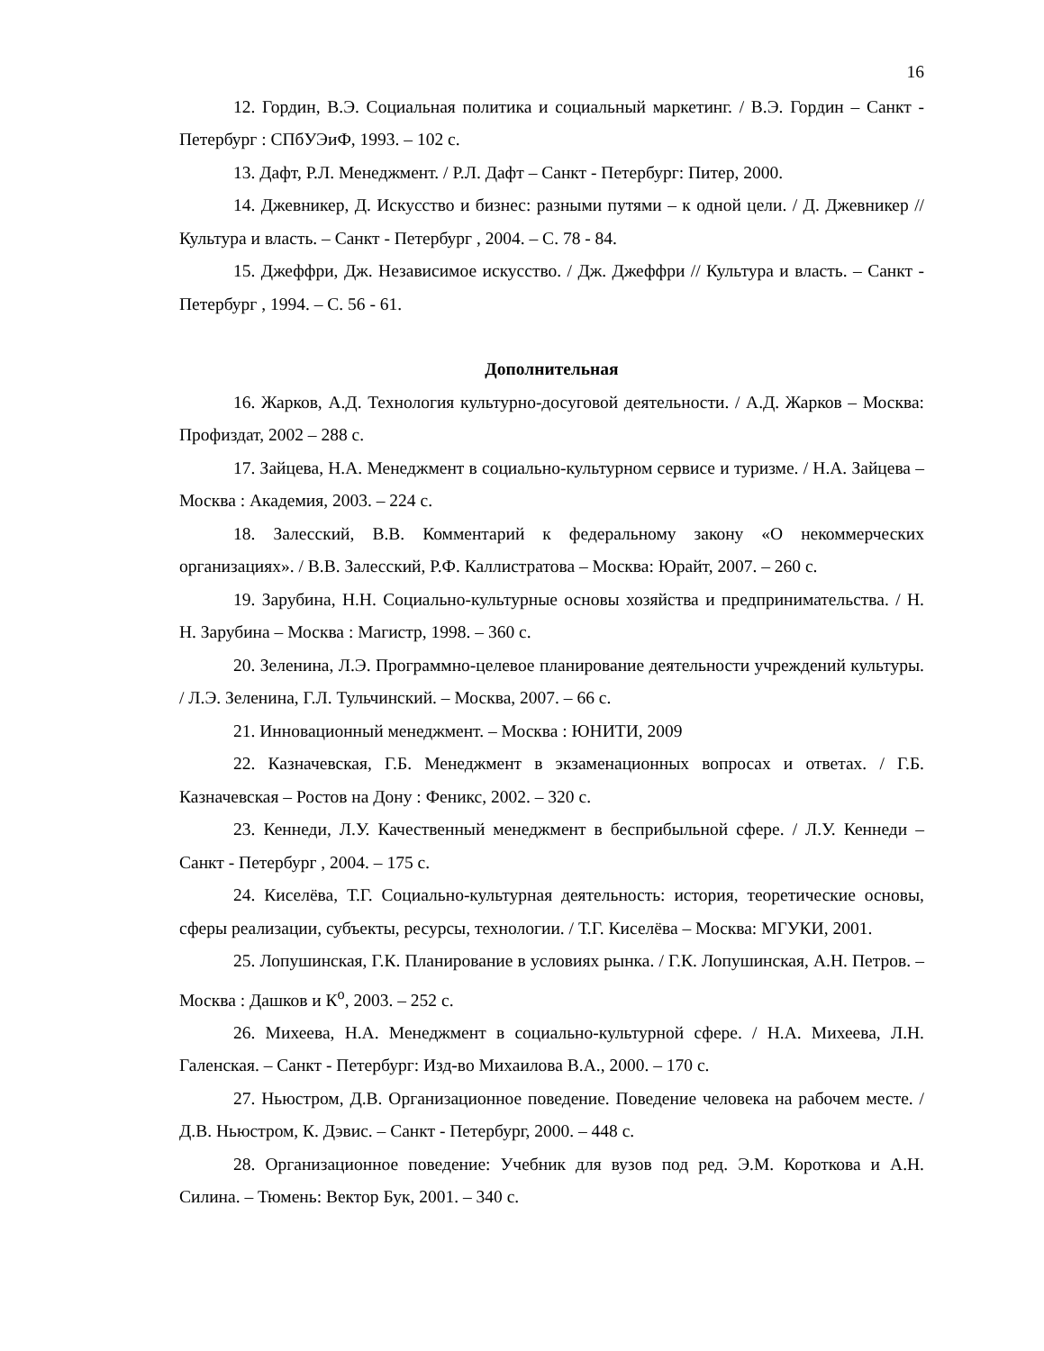16
12. Гордин, В.Э. Социальная политика и социальный маркетинг. / В.Э. Гордин – Санкт - Петербург : СПбУЭиФ, 1993. – 102 с.
13. Дафт, Р.Л. Менеджмент. / Р.Л. Дафт – Санкт - Петербург: Питер, 2000.
14. Джевникер, Д. Искусство и бизнес: разными путями – к одной цели. / Д. Джевникер // Культура и власть. – Санкт - Петербург , 2004. – С. 78 - 84.
15. Джеффри, Дж. Независимое искусство. / Дж. Джеффри // Культура и власть. – Санкт - Петербург , 1994. – С. 56 - 61.
Дополнительная
16. Жарков, А.Д. Технология культурно-досуговой деятельности. / А.Д. Жарков – Москва: Профиздат, 2002 – 288 с.
17. Зайцева, Н.А. Менеджмент в социально-культурном сервисе и туризме. / Н.А. Зайцева – Москва : Академия, 2003. – 224 с.
18. Залесский, В.В. Комментарий к федеральному закону «О некоммерческих организациях». / В.В. Залесский, Р.Ф. Каллистратова – Москва: Юрайт, 2007. – 260 с.
19. Зарубина, Н.Н. Социально-культурные основы хозяйства и предпринимательства. / Н. Н. Зарубина – Москва : Магистр, 1998. – 360 с.
20. Зеленина, Л.Э. Программно-целевое планирование деятельности учреждений культуры. / Л.Э. Зеленина, Г.Л. Тульчинский. – Москва, 2007. – 66 с.
21. Инновационный менеджмент. – Москва : ЮНИТИ, 2009
22. Казначевская, Г.Б. Менеджмент в экзаменационных вопросах и ответах. / Г.Б. Казначевская – Ростов на Дону : Феникс, 2002. – 320 с.
23. Кеннеди, Л.У. Качественный менеджмент в бесприбыльной сфере. / Л.У. Кеннеди – Санкт - Петербург , 2004. – 175 с.
24. Киселёва, Т.Г. Социально-культурная деятельность: история, теоретические основы, сферы реализации, субъекты, ресурсы, технологии. / Т.Г. Киселёва – Москва: МГУКИ, 2001.
25. Лопушинская, Г.К. Планирование в условиях рынка. / Г.К. Лопушинская, А.Н. Петров. – Москва : Дашков и К<sup>о</sup>, 2003. – 252 с.
26. Михеева, Н.А. Менеджмент в социально-культурной сфере. / Н.А. Михеева, Л.Н. Галенская. – Санкт - Петербург: Изд-во Михаилова В.А., 2000. – 170 с.
27. Ньюстром, Д.В. Организационное поведение. Поведение человека на рабочем месте. / Д.В. Ньюстром, К. Дэвис. – Санкт - Петербург, 2000. – 448 с.
28. Организационное поведение: Учебник для вузов под ред. Э.М. Короткова и А.Н. Силина. – Тюмень: Вектор Бук, 2001. – 340 с.